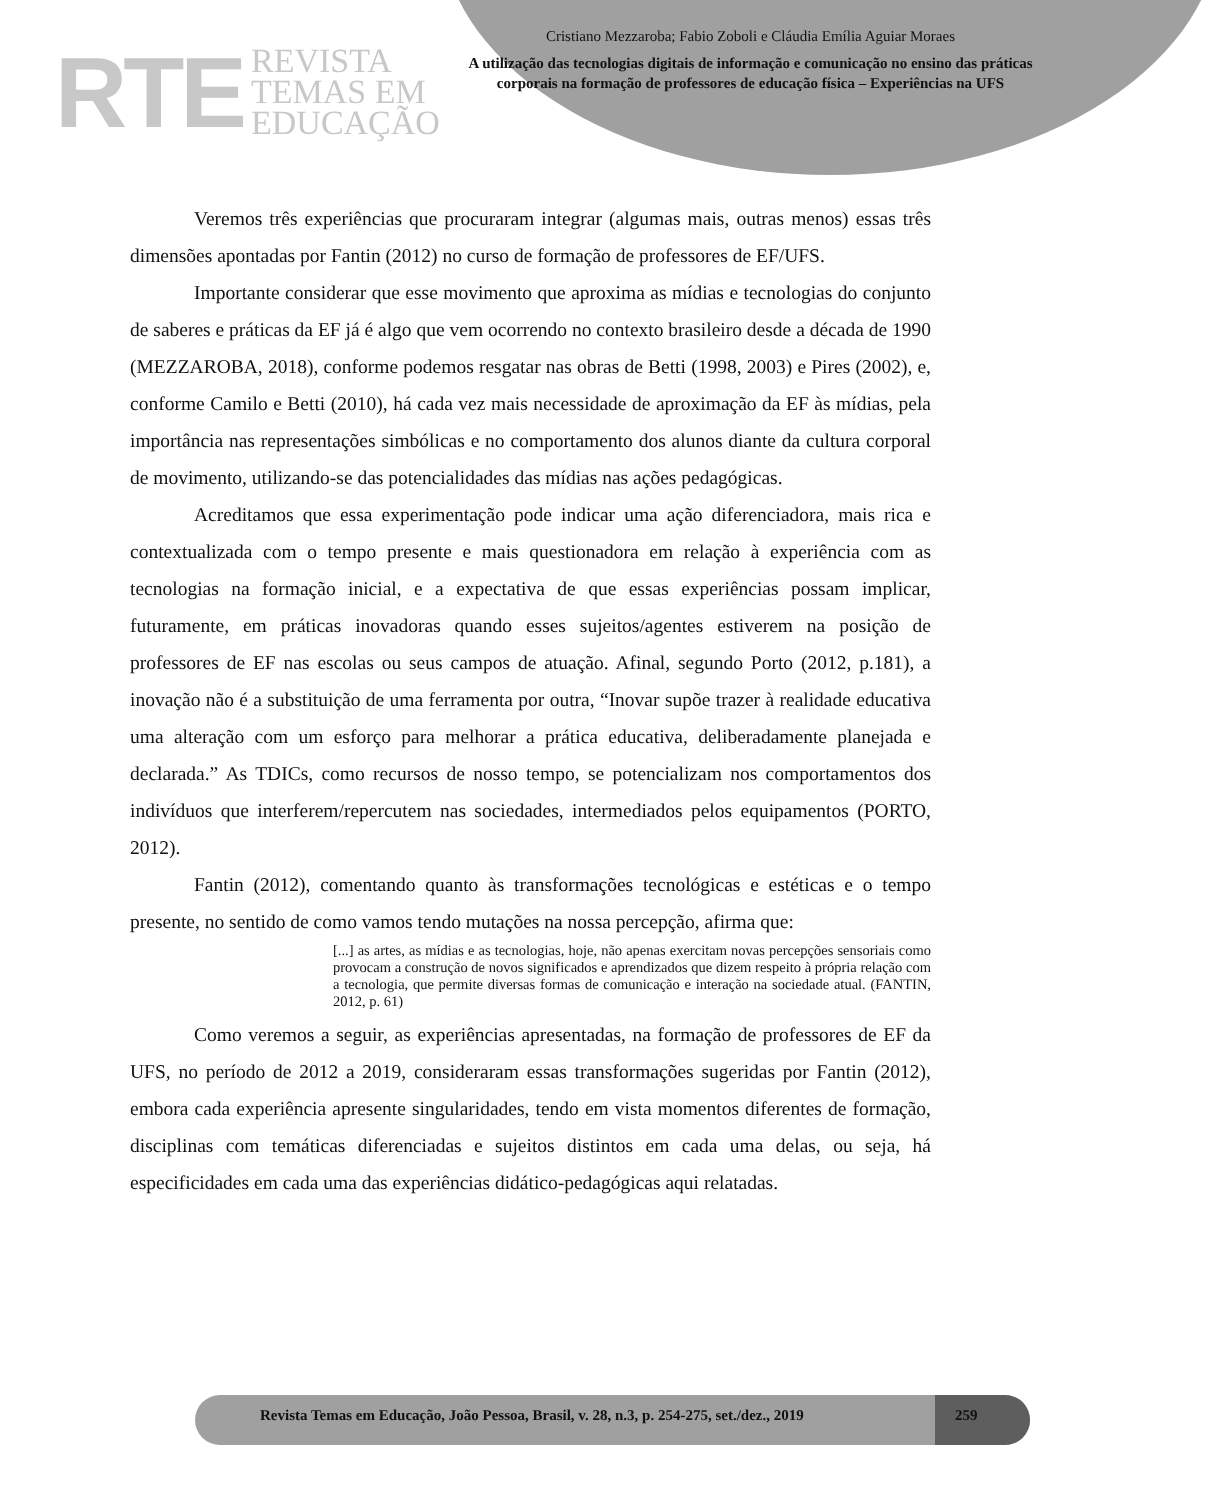RTE
REVISTA
TEMAS EM
EDUCAÇÃO
Cristiano Mezzaroba; Fabio Zoboli e Cláudia Emília Aguiar Moraes
A utilização das tecnologias digitais de informação e comunicação no ensino das práticas corporais na formação de professores de educação física – Experiências na UFS
Veremos três experiências que procuraram integrar (algumas mais, outras menos) essas três dimensões apontadas por Fantin (2012) no curso de formação de professores de EF/UFS.
Importante considerar que esse movimento que aproxima as mídias e tecnologias do conjunto de saberes e práticas da EF já é algo que vem ocorrendo no contexto brasileiro desde a década de 1990 (MEZZAROBA, 2018), conforme podemos resgatar nas obras de Betti (1998, 2003) e Pires (2002), e, conforme Camilo e Betti (2010), há cada vez mais necessidade de aproximação da EF às mídias, pela importância nas representações simbólicas e no comportamento dos alunos diante da cultura corporal de movimento, utilizando-se das potencialidades das mídias nas ações pedagógicas.
Acreditamos que essa experimentação pode indicar uma ação diferenciadora, mais rica e contextualizada com o tempo presente e mais questionadora em relação à experiência com as tecnologias na formação inicial, e a expectativa de que essas experiências possam implicar, futuramente, em práticas inovadoras quando esses sujeitos/agentes estiverem na posição de professores de EF nas escolas ou seus campos de atuação. Afinal, segundo Porto (2012, p.181), a inovação não é a substituição de uma ferramenta por outra, “Inovar supõe trazer à realidade educativa uma alteração com um esforço para melhorar a prática educativa, deliberadamente planejada e declarada.” As TDICs, como recursos de nosso tempo, se potencializam nos comportamentos dos indivíduos que interferem/repercutem nas sociedades, intermediados pelos equipamentos (PORTO, 2012).
Fantin (2012), comentando quanto às transformações tecnológicas e estéticas e o tempo presente, no sentido de como vamos tendo mutações na nossa percepção, afirma que:
[...] as artes, as mídias e as tecnologias, hoje, não apenas exercitam novas percepções sensoriais como provocam a construção de novos significados e aprendizados que dizem respeito à própria relação com a tecnologia, que permite diversas formas de comunicação e interação na sociedade atual. (FANTIN, 2012, p. 61)
Como veremos a seguir, as experiências apresentadas, na formação de professores de EF da UFS, no período de 2012 a 2019, consideraram essas transformações sugeridas por Fantin (2012), embora cada experiência apresente singularidades, tendo em vista momentos diferentes de formação, disciplinas com temáticas diferenciadas e sujeitos distintos em cada uma delas, ou seja, há especificidades em cada uma das experiências didático-pedagógicas aqui relatadas.
Revista Temas em Educação, João Pessoa, Brasil, v. 28, n.3, p. 254-275, set./dez., 2019
259